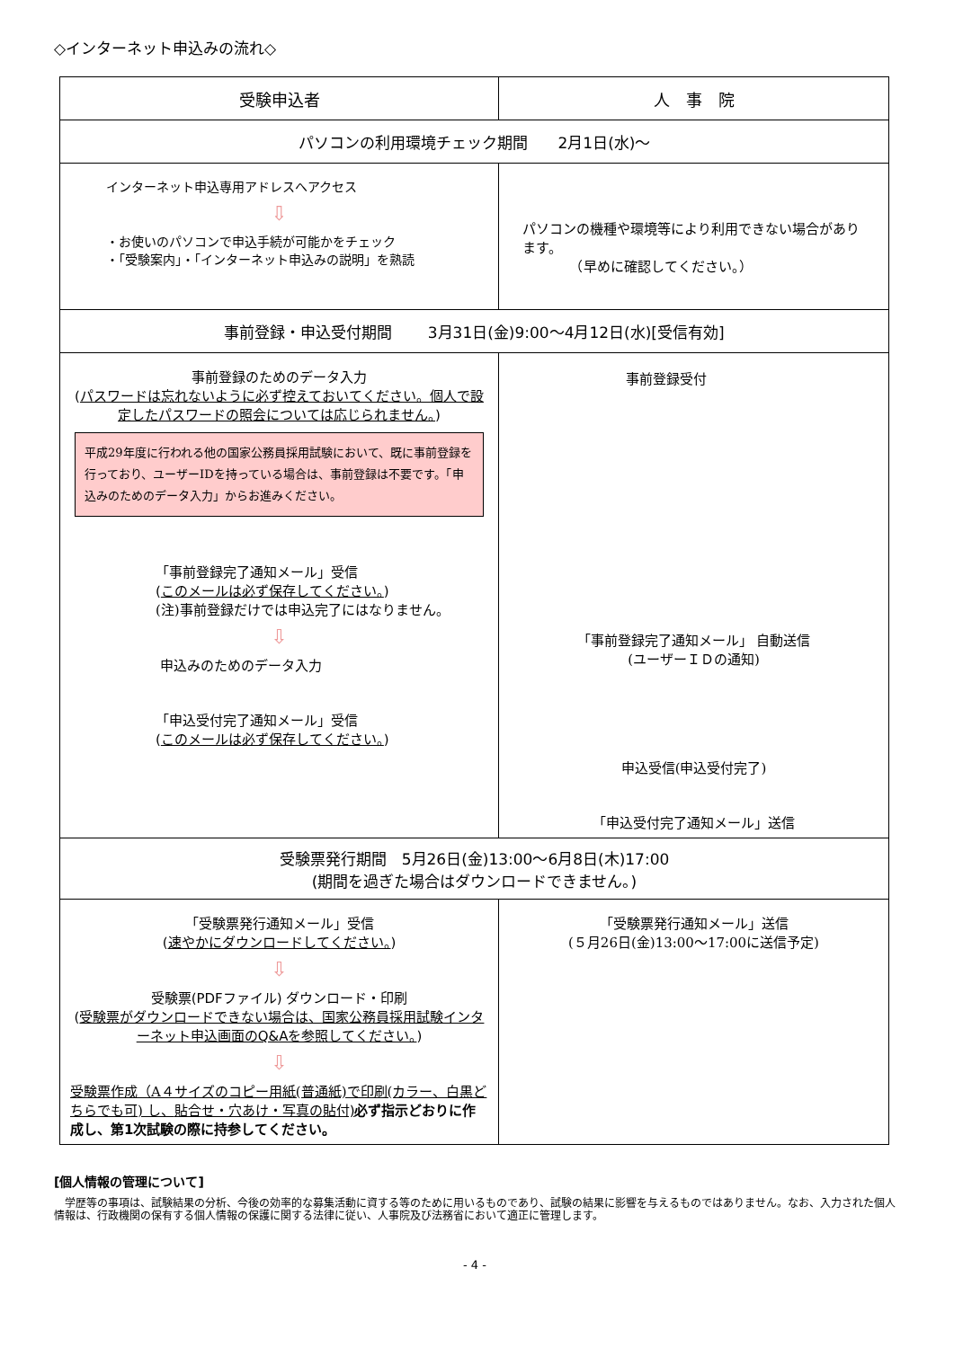◇インターネット申込みの流れ◇
| 受験申込者 | 人 事 院 |
| パソコンの利用環境チェック期間 2月1日(水)～ | |
| インターネット申込専用アドレスへアクセス ⇩ ・お使いのパソコンで申込手続が可能かをチェック ・「受験案内」・「インターネット申込みの説明」を熟読 | パソコンの機種や環境等により利用できない場合があります。 （早めに確認してください。） |
| 事前登録・申込受付期間 3月31日(金)9:00～4月12日(水)[受信有効] | |
| 事前登録のためのデータ入力 ( パスワードは忘れないように必ず控えておいてください。個人で設定したパスワードの照会については応じられません。 ) 平成29年度に行われる他の国家公務員採用試験において、既に事前登録を行っており、ユーザーIDを持っている場合は、事前登録は不要です。「申込みのためのデータ入力」からお進みください。 「事前登録完了通知メール」受信 ( このメールは必ず保存してください。 ) (注)事前登録だけでは申込完了にはなりません。 ⇩ 申込みのためのデータ入力 「申込受付完了通知メール」受信 ( このメールは必ず保存してください。 ) | 事前登録受付 「事前登録完了通知メール」 自動送信 (ユーザーＩＤの通知) 申込受信(申込受付完了) 「申込受付完了通知メール」送信 |
| 受験票発行期間 5月26日(金)13:00～6月8日(木)17:00 (期間を過ぎた場合はダウンロードできません。) | |
| 「受験票発行通知メール」受信 ( 速やかにダウンロードしてください。 ) ⇩ 受験票(PDFファイル) ダウンロード・印刷 ( 受験票がダウンロードできない場合は、国家公務員採用試験インターネット申込画面のQ&Aを参照してください。 ) ⇩ 受験票作成（A４サイズのコピー用紙(普通紙)で印刷(カラー、白黒どちらでも可) し、 貼合せ・穴あけ・写真の貼付) 必ず指示どおりに作成し、第1次試験の際に持参してください。 | 「受験票発行通知メール」送信 (５月26日(金)13:00～17:00に送信予定) |
[個人情報の管理について]
　学歴等の事項は、試験結果の分析、今後の効率的な募集活動に資する等のために用いるものであり、試験の結果に影響を与えるものではありません。なお、入力された個人情報は、行政機関の保有する個人情報の保護に関する法律に従い、人事院及び法務省において適正に管理します。
- 4 -